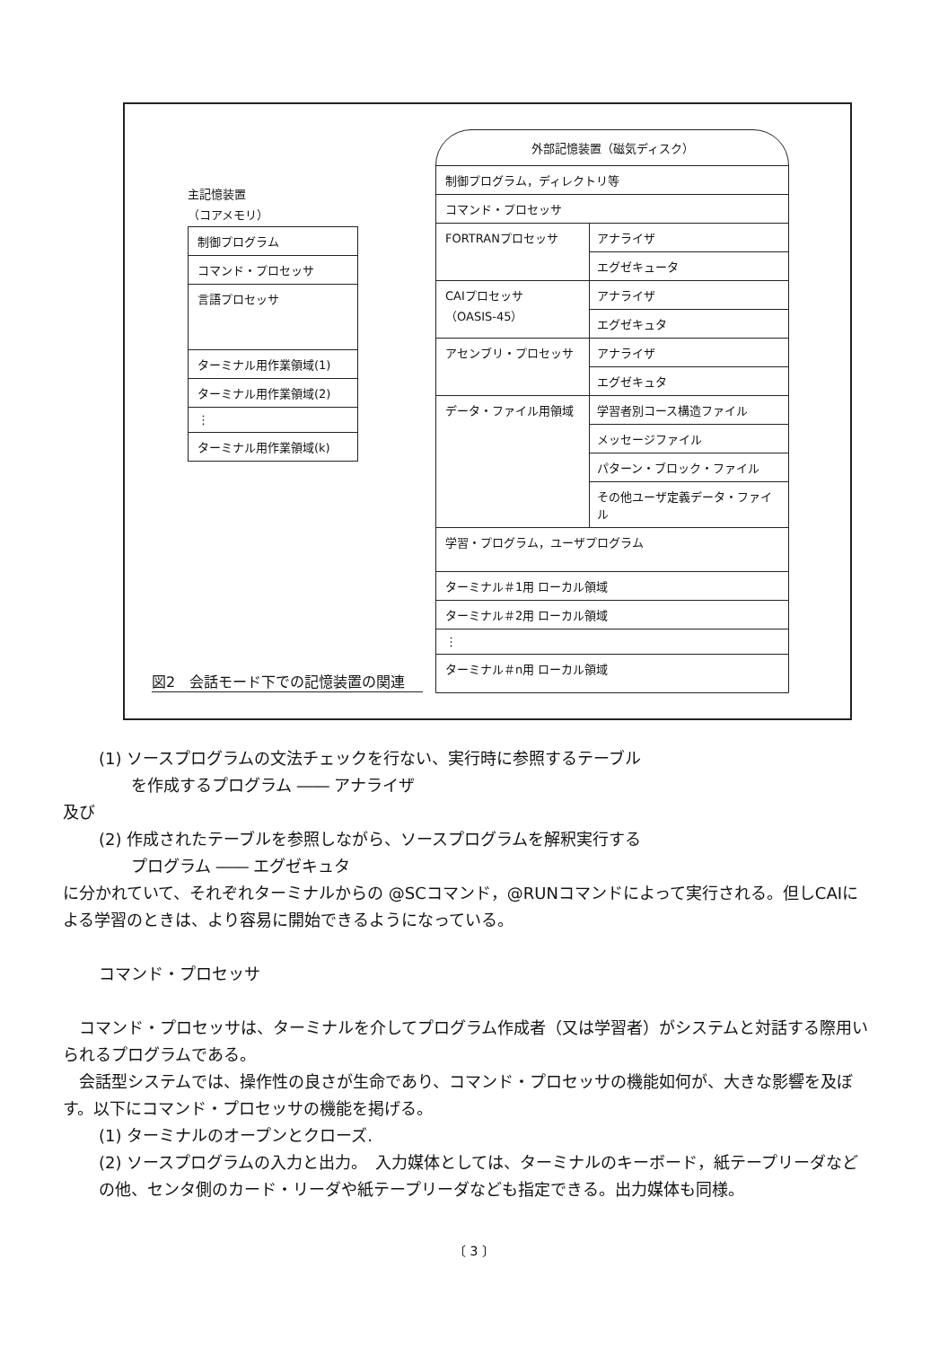主記憶装置
（コアメモリ）
制御プログラム
コマンド・プロセッサ
言語プロセッサ
ターミナル用作業領域(1)
ターミナル用作業領域(2)
⋮
ターミナル用作業領域(k)
外部記憶装置（磁気ディスク）
制御プログラム，ディレクトリ等
コマンド・プロセッサ
FORTRANプロセッサ アナライザ
エグゼキュータ
CAIプロセッサ
（OASIS-45）
アナライザ
エグゼキュタ
アセンブリ・プロセッサ アナライザ
エグゼキュタ
データ・ファイル用領域 学習者別コース構造ファイル
メッセージファイル
パターン・ブロック・ファイル
その他ユーザ定義データ・ファイル
学習・プログラム，ユーザプログラム
ターミナル＃1用 ローカル領域
ターミナル＃2用 ローカル領域
⋮
ターミナル＃n用 ローカル領域
図2　会話モード下での記憶装置の関連
(1) ソースプログラムの文法チェックを行ない、実行時に参照するテーブル
　　を作成するプログラム ―― アナライザ
及び
(2) 作成されたテーブルを参照しながら、ソースプログラムを解釈実行する
　　プログラム ―― エグゼキュタ
に分かれていて、それぞれターミナルからの @SCコマンド，@RUNコマンドによって実行される。但しCAIによる学習のときは、より容易に開始できるようになっている。
コマンド・プロセッサ
　コマンド・プロセッサは、ターミナルを介してプログラム作成者（又は学習者）がシステムと対話する際用いられるプログラムである。
　会話型システムでは、操作性の良さが生命であり、コマンド・プロセッサの機能如何が、大きな影響を及ぼす。以下にコマンド・プロセッサの機能を掲げる。
(1) ターミナルのオープンとクローズ.
(2) ソースプログラムの入力と出力。　入力媒体としては、ターミナルのキーボード，紙テープリーダなどの他、センタ側のカード・リーダや紙テープリーダなども指定できる。出力媒体も同様。
〔 3 〕